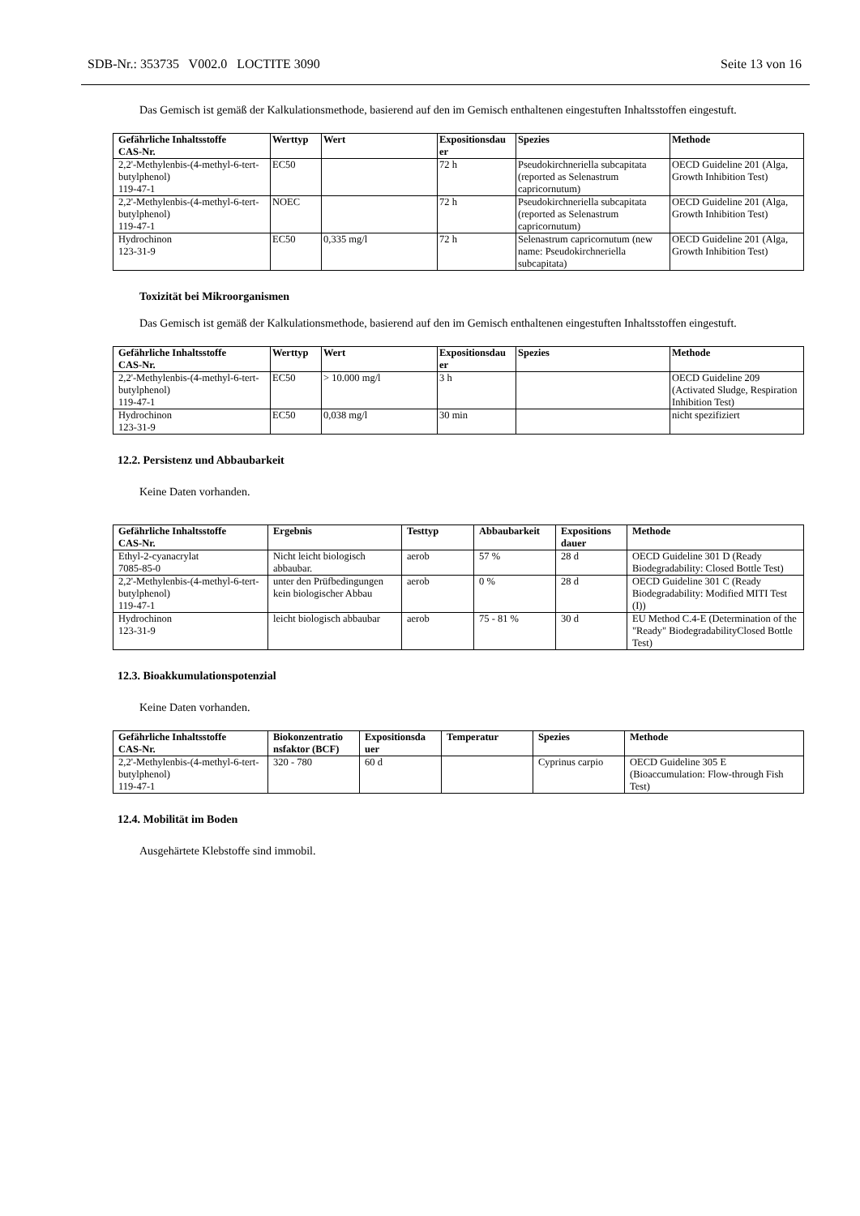SDB-Nr.: 353735 V002.0 LOCTITE 3090 Seite 13 von 16
Das Gemisch ist gemäß der Kalkulationsmethode, basierend auf den im Gemisch enthaltenen eingestuften Inhaltsstoffen eingestuft.
| Gefährliche Inhaltsstoffe CAS-Nr. | Werttyp | Wert | Expositionsdau er | Spezies | Methode |
| --- | --- | --- | --- | --- | --- |
| 2,2'-Methylenbis-(4-methyl-6-tert-butylphenol) 119-47-1 | EC50 | | 72 h | Pseudokirchneriella subcapitata (reported as Selenastrum capricornutum) | OECD Guideline 201 (Alga, Growth Inhibition Test) |
| 2,2'-Methylenbis-(4-methyl-6-tert-butylphenol) 119-47-1 | NOEC | | 72 h | Pseudokirchneriella subcapitata (reported as Selenastrum capricornutum) | OECD Guideline 201 (Alga, Growth Inhibition Test) |
| Hydrochinon 123-31-9 | EC50 | 0,335 mg/l | 72 h | Selenastrum capricornutum (new name: Pseudokirchneriella subcapitata) | OECD Guideline 201 (Alga, Growth Inhibition Test) |
Toxizität bei Mikroorganismen
Das Gemisch ist gemäß der Kalkulationsmethode, basierend auf den im Gemisch enthaltenen eingestuften Inhaltsstoffen eingestuft.
| Gefährliche Inhaltsstoffe CAS-Nr. | Werttyp | Wert | Expositionsdau er | Spezies | Methode |
| --- | --- | --- | --- | --- | --- |
| 2,2'-Methylenbis-(4-methyl-6-tert-butylphenol) 119-47-1 | EC50 | > 10.000 mg/l | 3 h | | OECD Guideline 209 (Activated Sludge, Respiration Inhibition Test) |
| Hydrochinon 123-31-9 | EC50 | 0,038 mg/l | 30 min | | nicht spezifiziert |
12.2. Persistenz und Abbaubarkeit
Keine Daten vorhanden.
| Gefährliche Inhaltsstoffe CAS-Nr. | Ergebnis | Testtyp | Abbaubarkeit | Expositions dauer | Methode |
| --- | --- | --- | --- | --- | --- |
| Ethyl-2-cyanacrylat 7085-85-0 | Nicht leicht biologisch abbaubar. | aerob | 57 % | 28 d | OECD Guideline 301 D (Ready Biodegradability: Closed Bottle Test) |
| 2,2'-Methylenbis-(4-methyl-6-tert-butylphenol) 119-47-1 | unter den Prüfbedingungen kein biologischer Abbau | aerob | 0 % | 28 d | OECD Guideline 301 C (Ready Biodegradability: Modified MITI Test (I)) |
| Hydrochinon 123-31-9 | leicht biologisch abbaubar | aerob | 75 - 81 % | 30 d | EU Method C.4-E (Determination of the "Ready" BiodegradabilityClosed Bottle Test) |
12.3. Bioakkumulationspotenzial
Keine Daten vorhanden.
| Gefährliche Inhaltsstoffe CAS-Nr. | Biokonzentratio nsfaktor (BCF) | Expositionsda uer | Temperatur | Spezies | Methode |
| --- | --- | --- | --- | --- | --- |
| 2,2'-Methylenbis-(4-methyl-6-tert-butylphenol) 119-47-1 | 320 - 780 | 60 d | | Cyprinus carpio | OECD Guideline 305 E (Bioaccumulation: Flow-through Fish Test) |
12.4. Mobilität im Boden
Ausgehärtete Klebstoffe sind immobil.